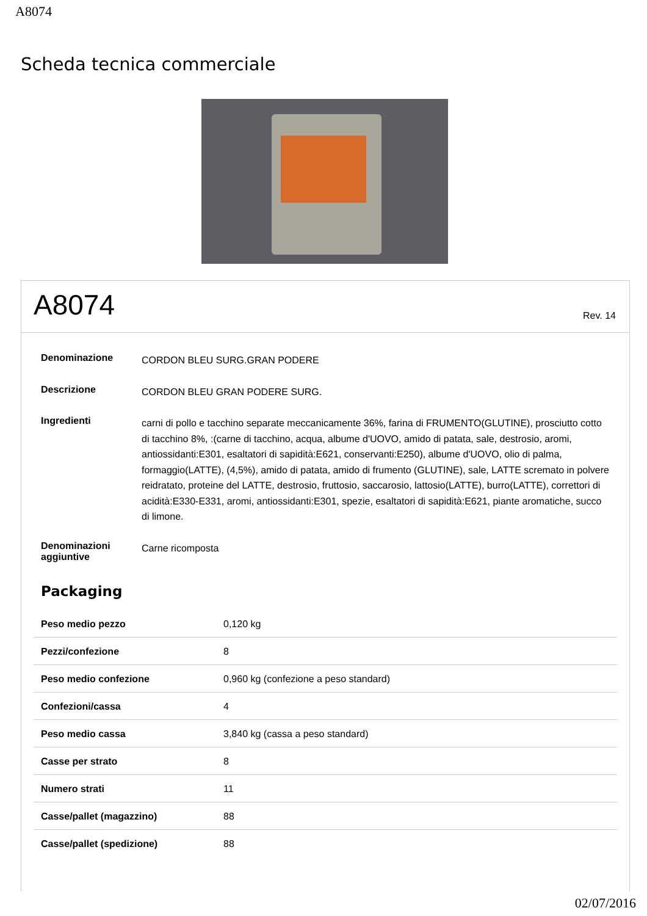A8074
Scheda tecnica commerciale
A8074
Rev. 14
| Denominazione | CORDON BLEU SURG.GRAN PODERE |
| Descrizione | CORDON BLEU GRAN PODERE SURG. |
| Ingredienti | carni di pollo e tacchino separate meccanicamente 36%, farina di FRUMENTO(GLUTINE), prosciutto cotto di tacchino 8%, :(carne di tacchino, acqua, albume d'UOVO, amido di patata, sale, destrosio, aromi, antiossidanti:E301, esaltatori di sapidità:E621, conservanti:E250), albume d'UOVO, olio di palma, formaggio(LATTE), (4,5%), amido di patata, amido di frumento (GLUTINE), sale, LATTE scremato in polvere reidratato, proteine del LATTE, destrosio, fruttosio, saccarosio, lattosio(LATTE), burro(LATTE), correttori di acidità:E330-E331, aromi, antiossidanti:E301, spezie, esaltatori di sapidità:E621, piante aromatiche, succo di limone. |
| Denominazioni aggiuntive | Carne ricomposta |
Packaging
| Peso medio pezzo | 0,120 kg |
| Pezzi/confezione | 8 |
| Peso medio confezione | 0,960 kg (confezione a peso standard) |
| Confezioni/cassa | 4 |
| Peso medio cassa | 3,840 kg (cassa a peso standard) |
| Casse per strato | 8 |
| Numero strati | 11 |
| Casse/pallet (magazzino) | 88 |
| Casse/pallet (spedizione) | 88 |
02/07/2016